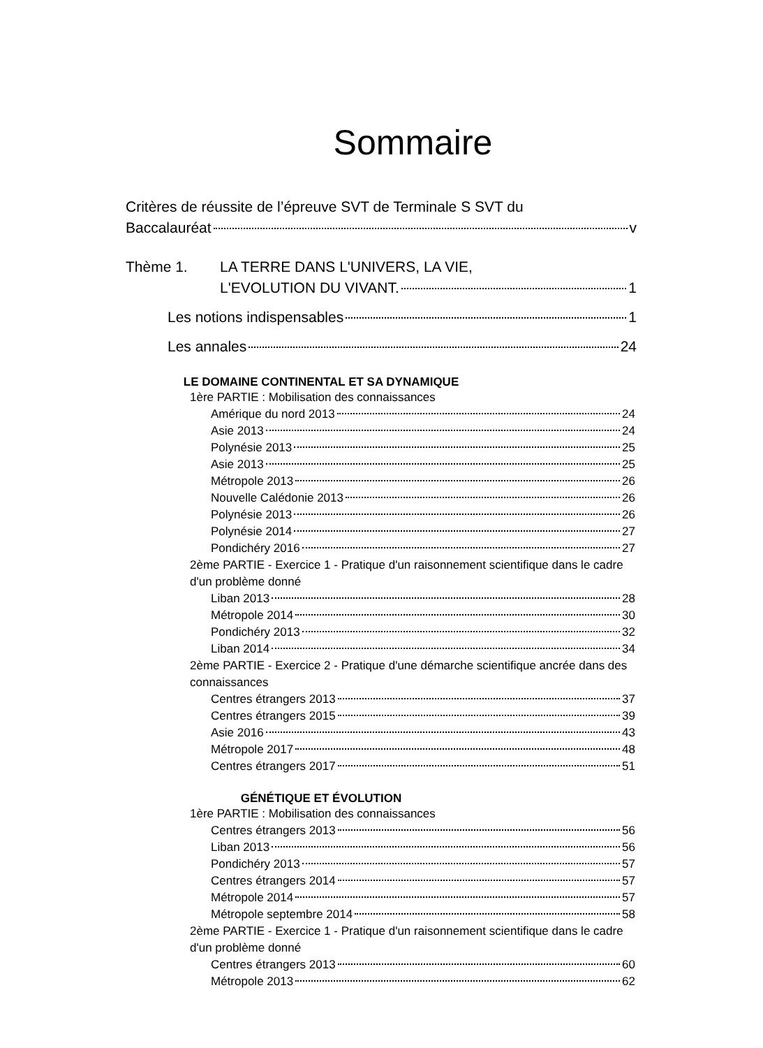Sommaire
Critères de réussite de l’épreuve SVT de Terminale S SVT du
Baccalauréat v
Thème 1. LA TERRE DANS L'UNIVERS, LA VIE,
L'EVOLUTION DU VIVANT. 1
Les notions indispensables 1
Les annales 24
LE DOMAINE CONTINENTAL ET SA DYNAMIQUE
1ère PARTIE : Mobilisation des connaissances
Amérique du nord 2013 24
Asie 2013 24
Polynésie 2013 25
Asie 2013 25
Métropole 2013 26
Nouvelle Calédonie 2013 26
Polynésie 2013 26
Polynésie 2014 27
Pondichéry 2016 27
2ème PARTIE - Exercice 1 - Pratique d'un raisonnement scientifique dans le cadre d'un problème donné
Liban 2013 28
Métropole 2014 30
Pondichéry 2013 32
Liban 2014 34
2ème PARTIE - Exercice 2 - Pratique d'une démarche scientifique ancrée dans des connaissances
Centres étrangers 2013 37
Centres étrangers 2015 39
Asie 2016 43
Métropole 2017 48
Centres étrangers 2017 51
GÉNÉTIQUE ET ÉVOLUTION
1ère PARTIE : Mobilisation des connaissances
Centres étrangers 2013 56
Liban 2013 56
Pondichéry 2013 57
Centres étrangers 2014 57
Métropole 2014 57
Métropole septembre 2014 58
2ème PARTIE - Exercice 1 - Pratique d'un raisonnement scientifique dans le cadre d'un problème donné
Centres étrangers 2013 60
Métropole 2013 62